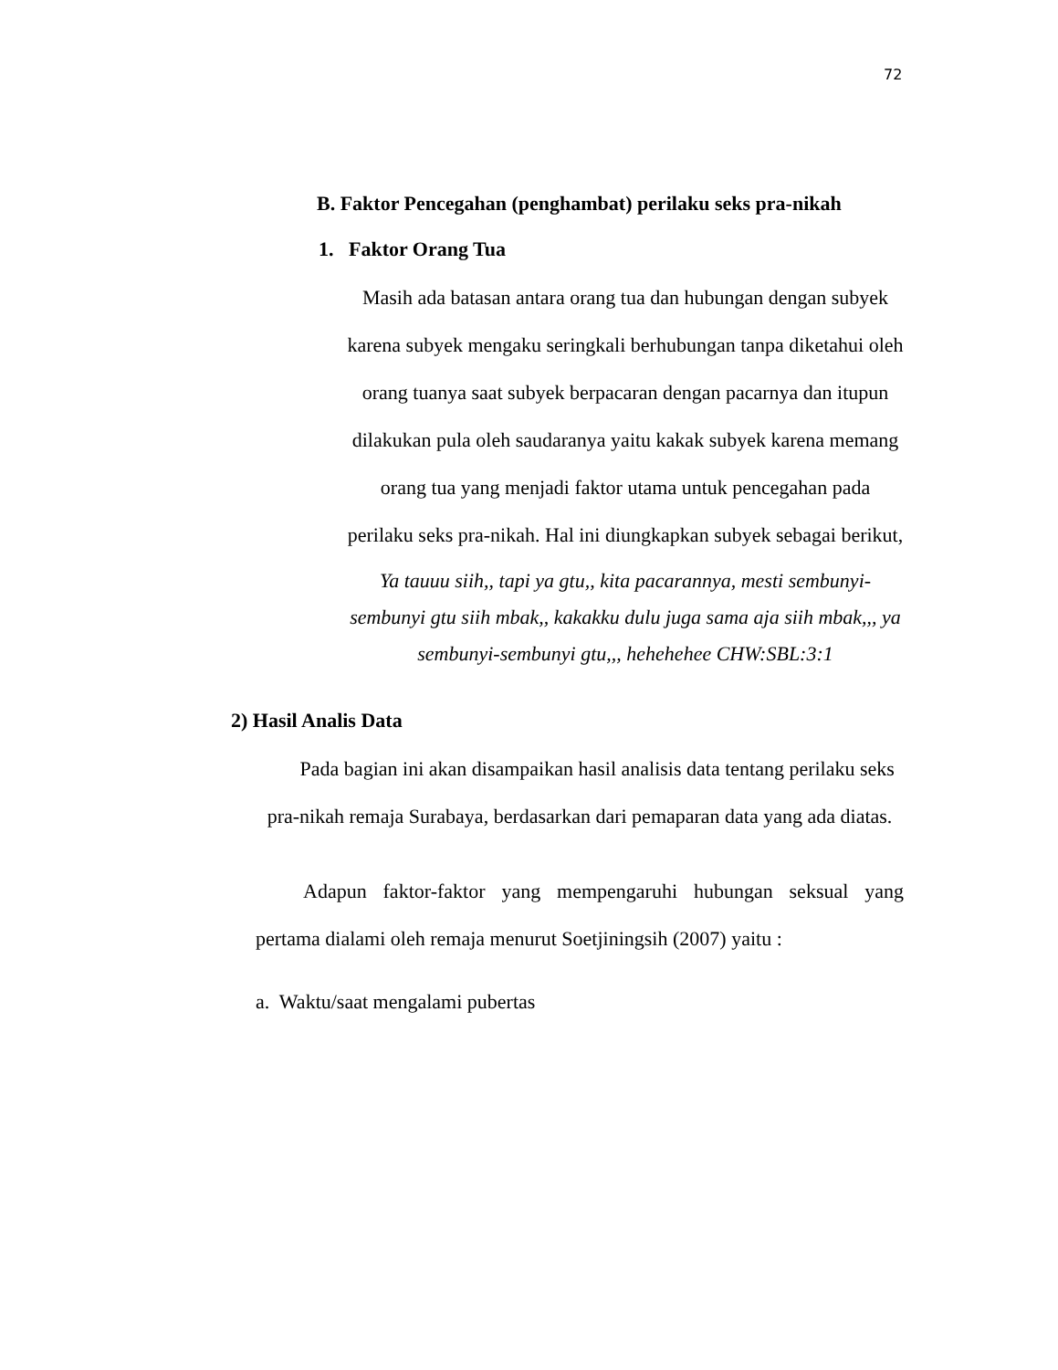72
B. Faktor Pencegahan (penghambat) perilaku seks pra-nikah
1. Faktor Orang Tua
Masih ada batasan antara orang tua dan hubungan dengan subyek karena subyek mengaku seringkali berhubungan tanpa diketahui oleh orang tuanya saat subyek berpacaran dengan pacarnya dan itupun dilakukan pula oleh saudaranya yaitu kakak subyek karena memang orang tua yang menjadi faktor utama untuk pencegahan pada perilaku seks pra-nikah. Hal ini diungkapkan subyek sebagai berikut,
Ya tauuu siih,, tapi ya gtu,, kita pacarannya, mesti sembunyi-sembunyi gtu siih mbak,, kakakku dulu juga sama aja siih mbak,,, ya sembunyi-sembunyi gtu,,, hehehehee CHW:SBL:3:1
2) Hasil Analis Data
Pada bagian ini akan disampaikan hasil analisis data tentang perilaku seks pra-nikah remaja Surabaya, berdasarkan dari pemaparan data yang ada diatas.
Adapun faktor-faktor yang mempengaruhi hubungan seksual yang pertama dialami oleh remaja menurut Soetjiningsih (2007) yaitu :
a. Waktu/saat mengalami pubertas